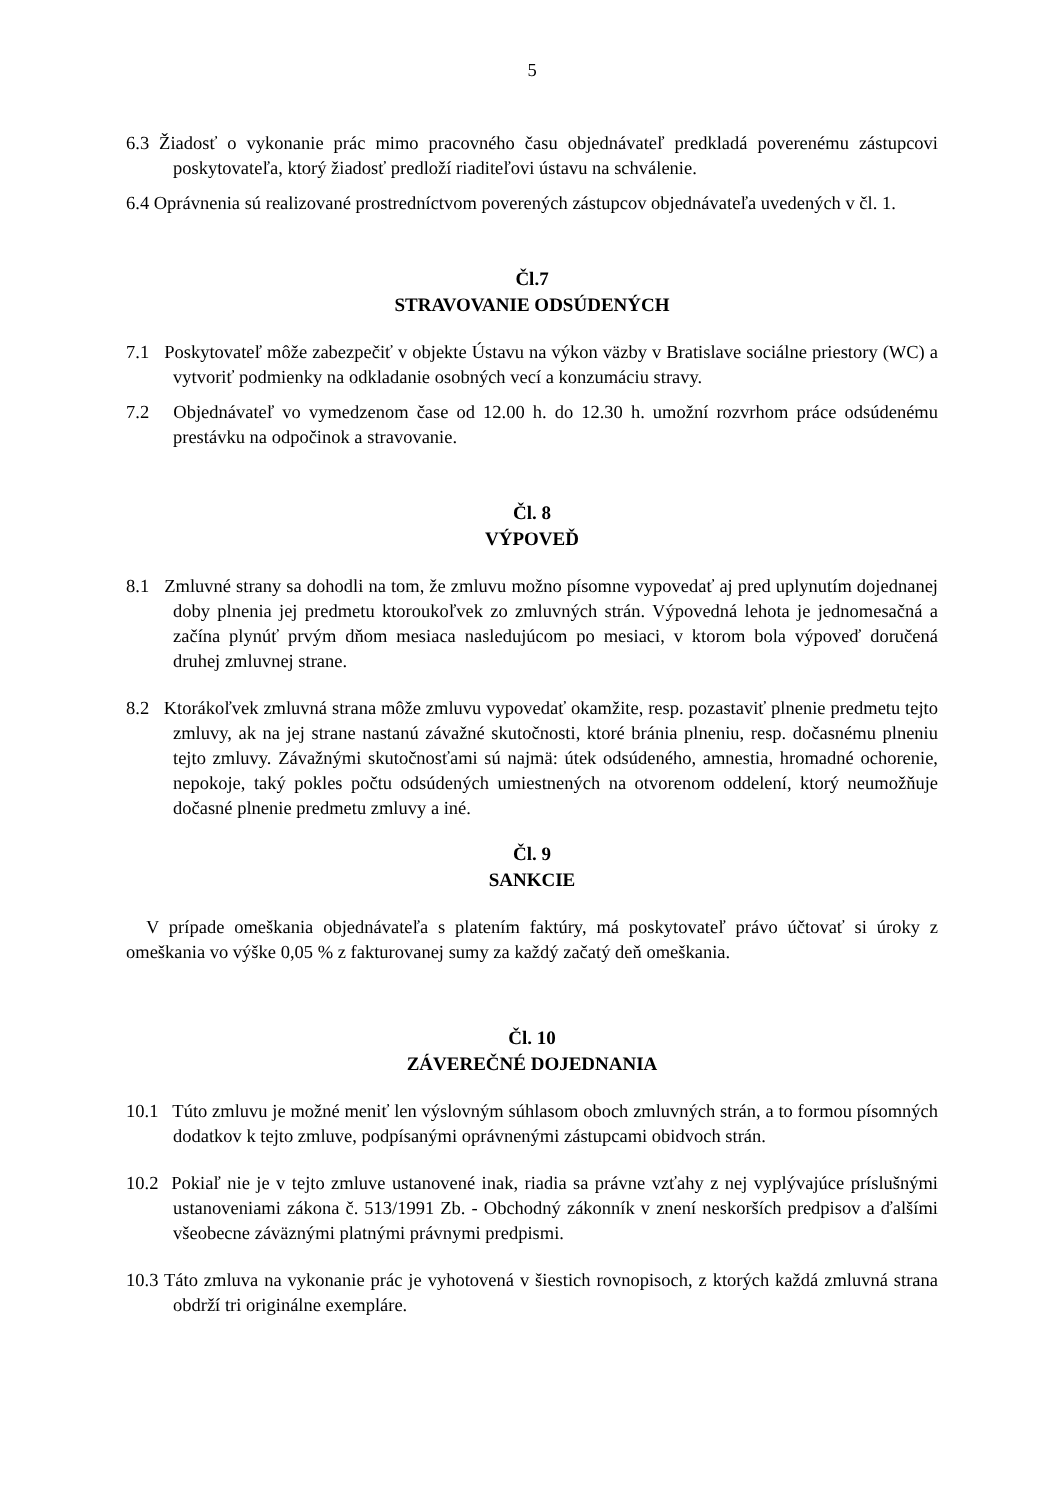5
6.3 Žiadosť o vykonanie prác mimo pracovného času objednávateľ predkladá poverenému zástupcovi poskytovateľa, ktorý žiadosť predloží riaditeľovi ústavu na schválenie.
6.4 Oprávnenia sú realizované prostredníctvom poverených zástupcov objednávateľa uvedených v čl. 1.
Čl.7
STRAVOVANIE ODSÚDENÝCH
7.1 Poskytovateľ môže zabezpečiť v objekte Ústavu na výkon väzby v Bratislave sociálne priestory (WC) a vytvoriť podmienky na odkladanie osobných vecí a konzumáciu stravy.
7.2 Objednávateľ vo vymedzenom čase od 12.00 h. do 12.30 h. umožní rozvrhom práce odsúdenému prestávku na odpočinok a stravovanie.
Čl. 8
VÝPOVEĎ
8.1 Zmluvné strany sa dohodli na tom, že zmluvu možno písomne vypovedať aj pred uplynutím dojednanej doby plnenia jej predmetu ktoroukoľvek zo zmluvných strán. Výpovedná lehota je jednomesačná a začína plynúť prvým dňom mesiaca nasledujúcom po mesiaci, v ktorom bola výpoveď doručená druhej zmluvnej strane.
8.2 Ktorákoľvek zmluvná strana môže zmluvu vypovedať okamžite, resp. pozastaviť plnenie predmetu tejto zmluvy, ak na jej strane nastanú závažné skutočnosti, ktoré bránia plneniu, resp. dočasnému plneniu tejto zmluvy. Závažnými skutočnosťami sú najmä: útek odsúdeného, amnestia, hromadné ochorenie, nepokoje, taký pokles počtu odsúdených umiestnených na otvorenom oddelení, ktorý neumožňuje dočasné plnenie predmetu zmluvy a iné.
Čl. 9
SANKCIE
V prípade omeškania objednávateľa s platením faktúry, má poskytovateľ právo účtovať si úroky z omeškania vo výške 0,05 % z fakturovanej sumy za každý začatý deň omeškania.
Čl. 10
ZÁVEREČNÉ DOJEDNANIA
10.1 Túto zmluvu je možné meniť len výslovným súhlasom oboch zmluvných strán, a to formou písomných dodatkov k tejto zmluve, podpísanými oprávnenými zástupcami obidvoch strán.
10.2 Pokiaľ nie je v tejto zmluve ustanovené inak, riadia sa právne vzťahy z nej vyplývajúce príslušnými ustanoveniami zákona č. 513/1991 Zb. - Obchodný zákonník v znení neskorších predpisov a ďalšími všeobecne záväznými platnými právnymi predpismi.
10.3 Táto zmluva na vykonanie prác je vyhotovená v šiestich rovnopisoch, z ktorých každá zmluvná strana obdrží tri originálne exempláre.